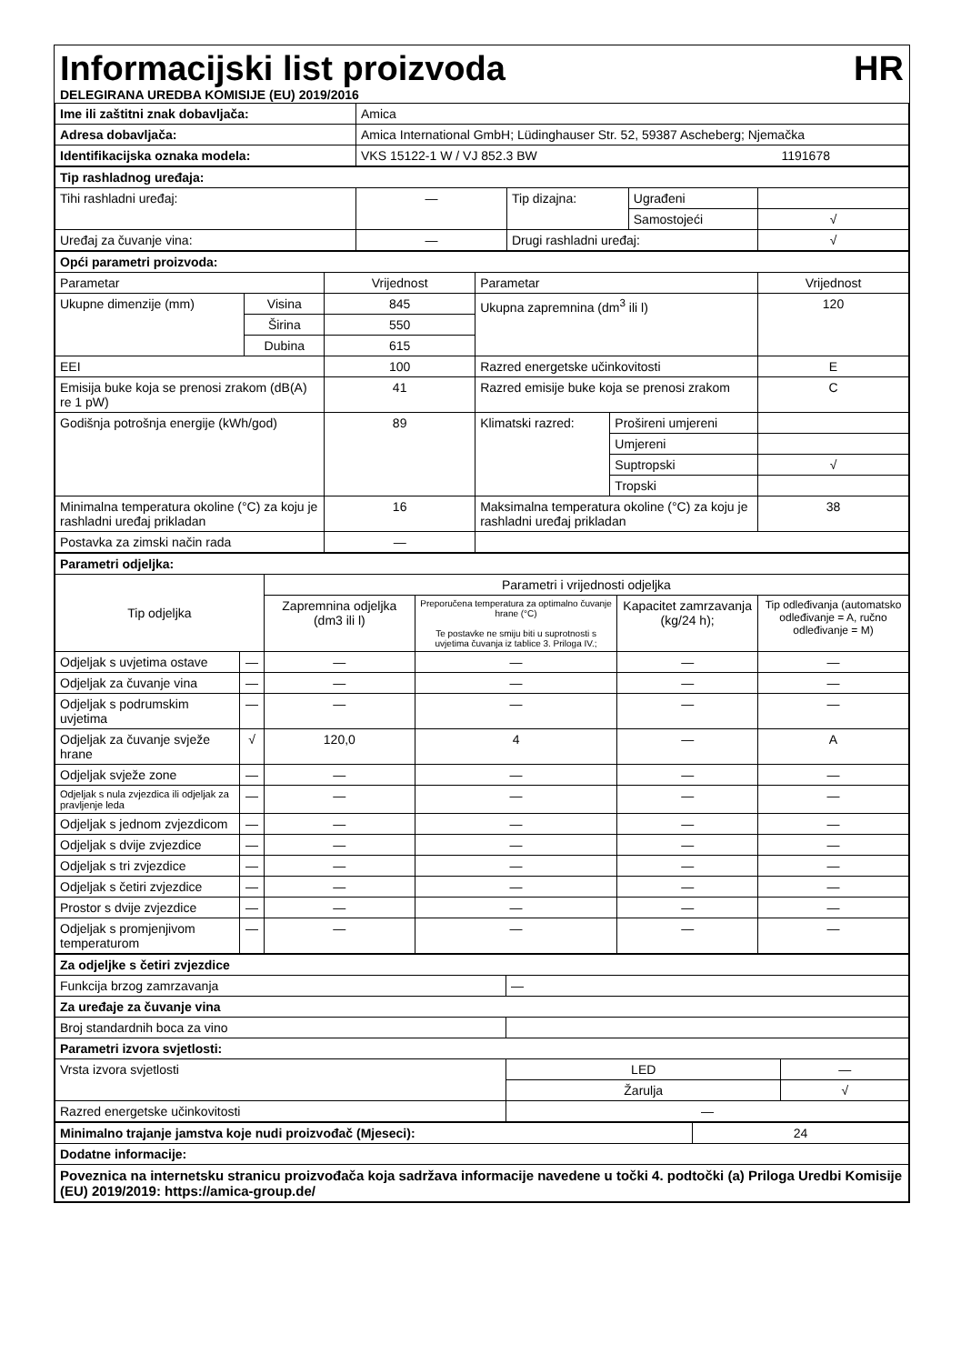Informacijski list proizvoda HR
DELEGIRANA UREDBA KOMISIJE (EU) 2019/2016
| Ime ili zaštitni znak dobavljača: | Amica | |
| Adresa dobavljača: | Amica International GmbH; Lüdinghauser Str. 52, 59387 Ascheberg; Njemačka | |
| Identifikacijska oznaka modela: | VKS 15122-1 W / VJ 852.3 BW | 1191678 |
| Tip rashladnog uređaja: | | | | |
| Tihi rashladni uređaj: | — | Tip dizajna: | Ugrađeni | |
| | | | Samostojeći | √ |
| Uređaj za čuvanje vina: | — | Drugi rashladni uređaj: | | √ |
| Opći parametri proizvoda: | | | | | |
| Parametar | | Vrijednost | Parametar | | Vrijednost |
| Ukupne dimenzije (mm) | Visina | 845 | Ukupna zapremnina (dm<sup>3</sup> ili l) | | 120 |
| | Širina | 550 | | | |
| | Dubina | 615 | | | |
| EEI | | 100 | Razred energetske učinkovitosti | | E |
| Emisija buke koja se prenosi zrakom (dB(A) re 1 pW) | | 41 | Razred emisije buke koja se prenosi zrakom | | C |
| Godišnja potrošnja energije (kWh/god) | | 89 | Klimatski razred: | Prošireni umjereni | |
| | | | | Umjereni | |
| | | | | Suptropski | √ |
| | | | | Tropski | |
| Minimalna temperatura okoline (°C) za koju je rashladni uređaj prikladan | | 16 | Maksimalna temperatura okoline (°C) za koju je rashladni uređaj prikladan | | 38 |
| Postavka za zimski način rada | | — | | | |
| Parametri odjeljka: | | | | | |
| Tip odjeljka | | Parametri i vrijednosti odjeljka | | | |
| | | Zapremnina odjeljka (dm3 ili l) | Preporučena temperatura za optimalno čuvanje hrane (°C) Te postavke ne smiju biti u suprotnosti s uvjetima čuvanja iz tablice 3. Priloga IV.; | Kapacitet zamrzavanja (kg/24 h); | Tip odleđivanja (automatsko odleđivanje = A, ručno odleđivanje = M) |
| Odjeljak s uvjetima ostave | — | — | — | — | — |
| Odjeljak za čuvanje vina | — | — | — | — | — |
| Odjeljak s podrumskim uvjetima | — | — | — | — | — |
| Odjeljak za čuvanje svježe hrane | √ | 120,0 | 4 | — | A |
| Odjeljak svježe zone | — | — | — | — | — |
| Odjeljak s nula zvjezdica ili odjeljak za pravljenje leda | — | — | — | — | — |
| Odjeljak s jednom zvjezdicom | — | — | — | — | — |
| Odjeljak s dvije zvjezdice | — | — | — | — | — |
| Odjeljak s tri zvjezdice | — | — | — | — | — |
| Odjeljak s četiri zvjezdice | — | — | — | — | — |
| Prostor s dvije zvjezdice | — | — | — | — | — |
| Odjeljak s promjenjivom temperaturom | — | — | — | — | — |
| Za odjeljke s četiri zvjezdice | | |
| Funkcija brzog zamrzavanja | — | |
| Za uređaje za čuvanje vina | | |
| Broj standardnih boca za vino | | |
| Parametri izvora svjetlosti: | | |
| Vrsta izvora svjetlosti | LED | — |
| | Žarulja | √ |
| Razred energetske učinkovitosti | — | |
| Minimalno trajanje jamstva koje nudi proizvođač (Mjeseci): | 24 |
| Dodatne informacije: | |
| Poveznica na internetsku stranicu proizvođača koja sadržava informacije navedene u točki 4. podtočki (a) Priloga Uredbi Komisije (EU) 2019/2019: https://amica-group.de/ | |